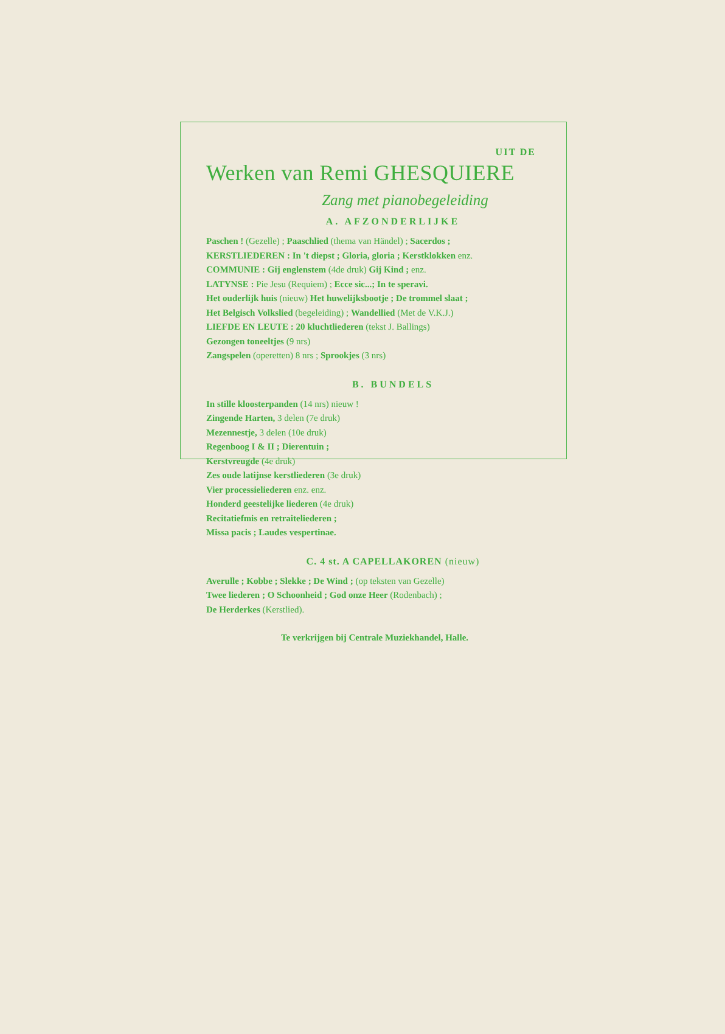UIT DE
Werken van Remi GHESQUIERE
Zang met pianobegeleiding
A. AFZONDERLIJKE
Paschen ! (Gezelle) ; Paaschlied (thema van Händel) ; Sacerdos ;
KERSTLIEDEREN : In 't diepst ; Gloria, gloria ; Kerstklokken enz.
COMMUNIE : Gij englenstem (4de druk) Gij Kind ; enz.
LATYNSE : Pie Jesu (Requiem) ; Ecce sic...; In te speravi.
Het ouderlijk huis (nieuw) Het huwelijksbootje ; De trommel slaat ;
Het Belgisch Volkslied (begeleiding) ; Wandellied (Met de V.K.J.)
LIEFDE EN LEUTE : 20 kluchtliederen (tekst J. Ballings)
Gezongen toneeltjes (9 nrs)
Zangspelen (operetten) 8 nrs ; Sprookjes (3 nrs)
B. BUNDELS
In stille kloosterpanden (14 nrs) nieuw !
Zingende Harten, 3 delen (7e druk)
Mezennestje, 3 delen (10e druk)
Regenboog I & II ; Dierentuin ;
Kerstvreugde (4e druk)
Zes oude latijnse kerstliederen (3e druk)
Vier processieliederen enz. enz.
Honderd geestelijke liederen (4e druk)
Recitatiefmis en retraiteliederen ;
Missa pacis ; Laudes vespertinae.
C. 4 st. A CAPELLAKOREN (nieuw)
Averulle ; Kobbe ; Slekke ; De Wind ; (op teksten van Gezelle)
Twee liederen ; O Schoonheid ; God onze Heer (Rodenbach) ;
De Herderkes (Kerstlied).
Te verkrijgen bij Centrale Muziekhandel, Halle.